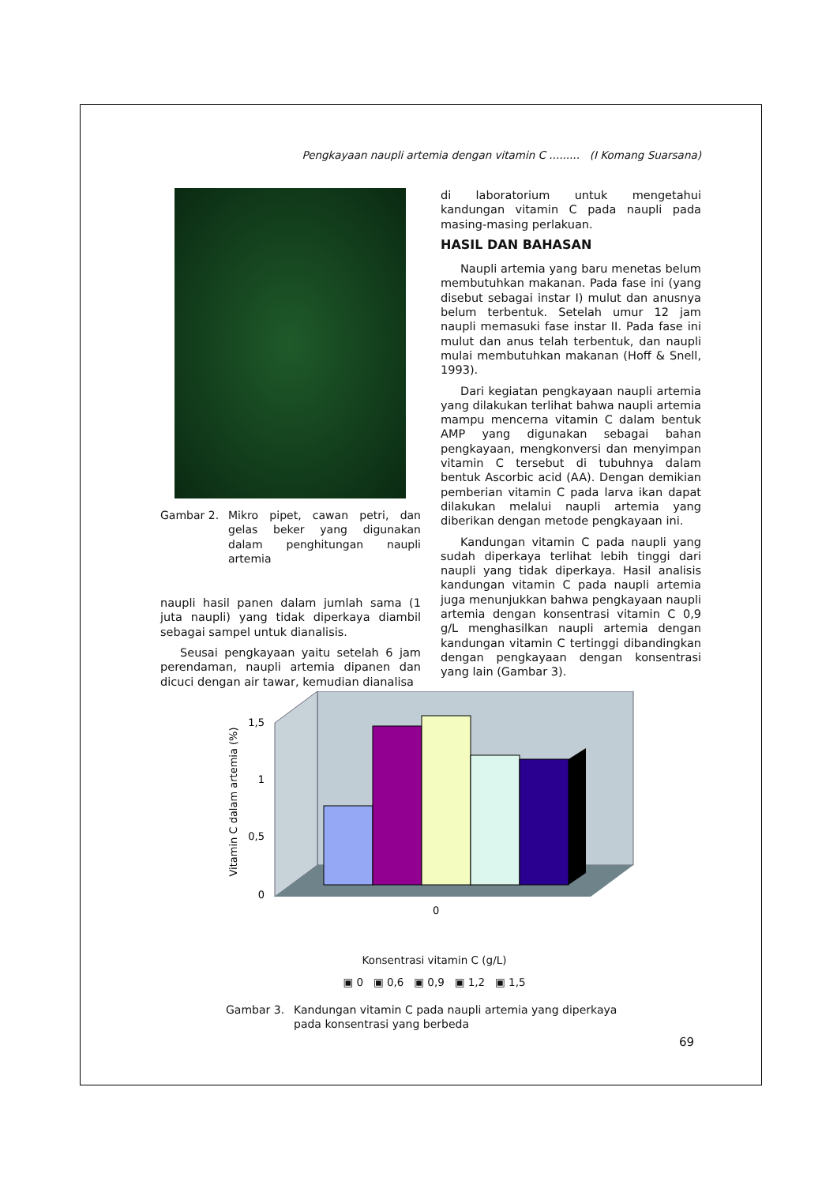Pengkayaan naupli artemia dengan vitamin C ......... (I Komang Suarsana)
Gambar 2. Mikro pipet, cawan petri, dan gelas beker yang digunakan dalam penghitungan naupli artemia
naupli hasil panen dalam jumlah sama (1 juta naupli) yang tidak diperkaya diambil sebagai sampel untuk dianalisis.
Seusai pengkayaan yaitu setelah 6 jam perendaman, naupli artemia dipanen dan dicuci dengan air tawar, kemudian dianalisa
di laboratorium untuk mengetahui kandungan vitamin C pada naupli pada masing-masing perlakuan.
HASIL DAN BAHASAN
Naupli artemia yang baru menetas belum membutuhkan makanan. Pada fase ini (yang disebut sebagai instar I) mulut dan anusnya belum terbentuk. Setelah umur 12 jam naupli memasuki fase instar II. Pada fase ini mulut dan anus telah terbentuk, dan naupli mulai membutuhkan makanan (Hoff & Snell, 1993).
Dari kegiatan pengkayaan naupli artemia yang dilakukan terlihat bahwa naupli artemia mampu mencerna vitamin C dalam bentuk AMP yang digunakan sebagai bahan pengkayaan, mengkonversi dan menyimpan vitamin C tersebut di tubuhnya dalam bentuk Ascorbic acid (AA). Dengan demikian pemberian vitamin C pada larva ikan dapat dilakukan melalui naupli artemia yang diberikan dengan metode pengkayaan ini.
Kandungan vitamin C pada naupli yang sudah diperkaya terlihat lebih tinggi dari naupli yang tidak diperkaya. Hasil analisis kandungan vitamin C pada naupli artemia juga menunjukkan bahwa pengkayaan naupli artemia dengan konsentrasi vitamin C 0,9 g/L menghasilkan naupli artemia dengan kandungan vitamin C tertinggi dibandingkan dengan pengkayaan dengan konsentrasi yang lain (Gambar 3).
Vitamin C dalam artemia (%)
1,5
1
0,5
0
0
Konsentrasi vitamin C (g/L)
▣ 0 ▣ 0,6 ▣ 0,9 ▣ 1,2 ▣ 1,5
Gambar 3. Kandungan vitamin C pada naupli artemia yang diperkaya pada konsentrasi yang berbeda
69